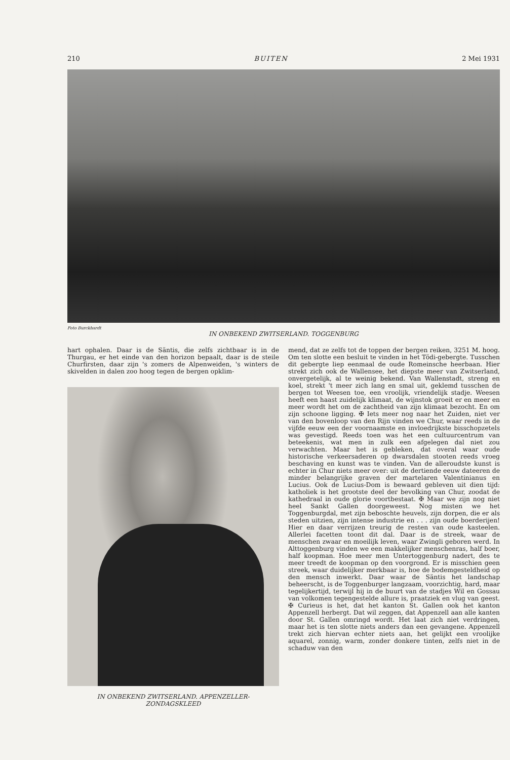210 BUITEN 2 Mei 1931
Foto Burckhardt
IN ONBEKEND ZWITSERLAND. TOGGENBURG
hart ophalen. Daar is de Säntis, die zelfs zichtbaar is in de Thurgau, er het einde van den horizon bepaalt, daar is de steile Churfirsten, daar zijn 's zomers de Alpenweiden, 's winters de skivelden in dalen zoo hoog tegen de bergen opklim-
IN ONBEKEND ZWITSERLAND. APPENZELLER-
ZONDAGSKLEED
mend, dat ze zelfs tot de toppen der bergen reiken, 3251 M. hoog. Om ten slotte een besluit te vinden in het Tödi-gebergte. Tusschen dit gebergte liep eenmaal de oude Romeinsche heerbaan. Hier strekt zich ook de Wallensee, het diepste meer van Zwitserland, onvergetelijk, al te weinig bekend. Van Wallenstadt, streng en koel, strekt 't meer zich lang en smal uit, geklemd tusschen de bergen tot Weesen toe, een vroolijk, vriendelijk stadje. Weesen heeft een haast zuidelijk klimaat, de wijnstok groeit er en meer en meer wordt het om de zachtheid van zijn klimaat bezocht. En om zijn schoone ligging. ✠ Iets meer nog naar het Zuiden, niet ver van den bovenloop van den Rijn vinden we Chur, waar reeds in de vijfde eeuw een der voornaamste en invloedrijkste bisschopzetels was gevestigd. Reeds toen was het een cultuurcentrum van beteekenis, wat men in zulk een afgelegen dal niet zou verwachten. Maar het is gebleken, dat overal waar oude historische verkeersaderen op dwarsdalen stooten reeds vroeg beschaving en kunst was te vinden. Van de alleroudste kunst is echter in Chur niets meer over: uit de dertiende eeuw dateeren de minder belangrijke graven der martelaren Valentinianus en Lucius. Ook de Lucius-Dom is bewaard gebleven uit dien tijd: katholiek is het grootste deel der bevolking van Chur, zoodat de kathedraal in oude glorie voortbestaat. ✠ Maar we zijn nog niet heel Sankt Gallen doorgeweest. Nog misten we het Toggenburgdal, met zijn beboschte heuvels, zijn dorpen, die er als steden uitzien, zijn intense industrie en . . . zijn oude boerderijen! Hier en daar verrijzen treurig de resten van oude kasteelen. Allerlei facetten toont dit dal. Daar is de streek, waar de menschen zwaar en moeilijk leven, waar Zwingli geboren werd. In Alttoggenburg vinden we een makkelijker menschenras, half boer, half koopman. Hoe meer men Untertoggenburg nadert, des te meer treedt de koopman op den voorgrond. Er is misschien geen streek, waar duidelijker merkbaar is, hoe de bodemgesteldheid op den mensch inwerkt. Daar waar de Säntis het landschap beheerscht, is de Toggenburger langzaam, voorzichtig, hard, maar tegelijkertijd, terwijl hij in de buurt van de stadjes Wil en Gossau van volkomen tegengestelde allure is, praatziek en vlug van geest. ✠ Curieus is het, dat het kanton St. Gallen ook het kanton Appenzell herbergt. Dat wil zeggen, dat Appenzell aan alle kanten door St. Gallen omringd wordt. Het laat zich niet verdringen, maar het is ten slotte niets anders dan een gevangene. Appenzell trekt zich hiervan echter niets aan, het gelijkt een vroolijke aquarel, zonnig, warm, zonder donkere tinten, zelfs niet in de schaduw van den